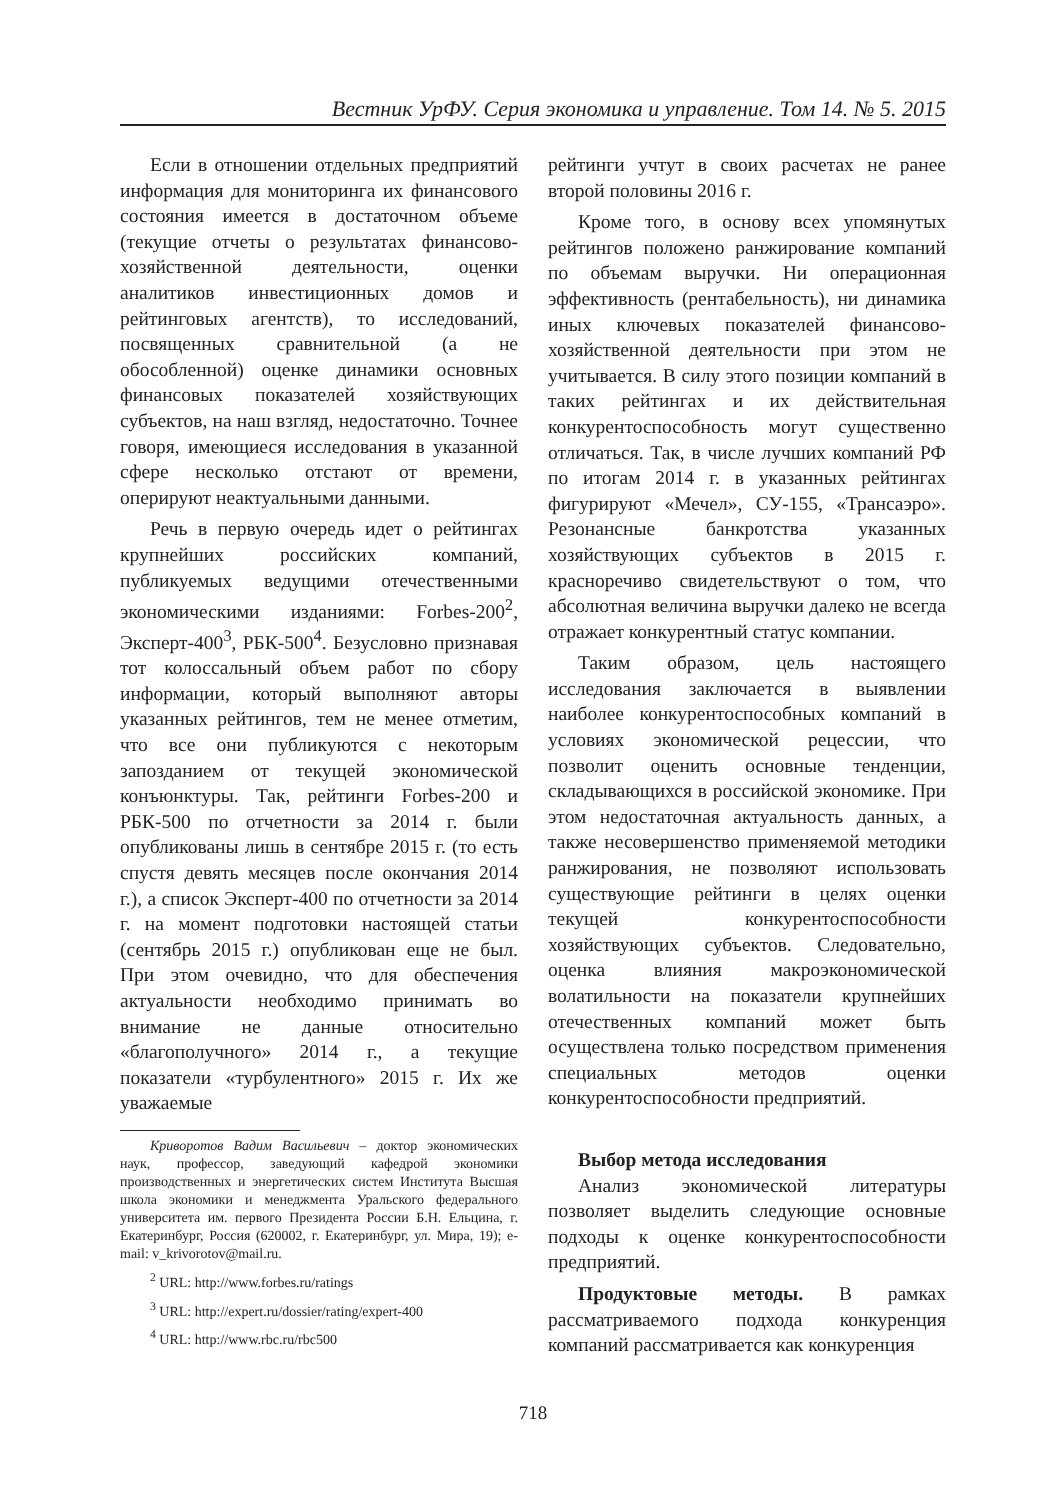Вестник УрФУ. Серия экономика и управление. Том 14. № 5. 2015
Если в отношении отдельных предприятий информация для мониторинга их финансового состояния имеется в достаточном объеме (текущие отчеты о результатах финансово-хозяйственной деятельности, оценки аналитиков инвестиционных домов и рейтинговых агентств), то исследований, посвященных сравнительной (а не обособленной) оценке динамики основных финансовых показателей хозяйствующих субъектов, на наш взгляд, недостаточно. Точнее говоря, имеющиеся исследования в указанной сфере несколько отстают от времени, оперируют неактуальными данными.
Речь в первую очередь идет о рейтингах крупнейших российских компаний, публикуемых ведущими отечественными экономическими изданиями: Forbes-200<sup>2</sup>, Эксперт-400<sup>3</sup>, РБК-500<sup>4</sup>. Безусловно признавая тот колоссальный объем работ по сбору информации, который выполняют авторы указанных рейтингов, тем не менее отметим, что все они публикуются с некоторым запозданием от текущей экономической конъюнктуры. Так, рейтинги Forbes-200 и РБК-500 по отчетности за 2014 г. были опубликованы лишь в сентябре 2015 г. (то есть спустя девять месяцев после окончания 2014 г.), а список Эксперт-400 по отчетности за 2014 г. на момент подготовки настоящей статьи (сентябрь 2015 г.) опубликован еще не был. При этом очевидно, что для обеспечения актуальности необходимо принимать во внимание не данные относительно «благополучного» 2014 г., а текущие показатели «турбулентного» 2015 г. Их же уважаемые
Криворотов Вадим Васильевич – доктор экономических наук, профессор, заведующий кафедрой экономики производственных и энергетических систем Института Высшая школа экономики и менеджмента Уральского федерального университета им. первого Президента России Б.Н. Ельцина, г. Екатеринбург, Россия (620002, г. Екатеринбург, ул. Мира, 19); e-mail: v_krivorotov@mail.ru.
<sup>2</sup> URL: http://www.forbes.ru/ratings
<sup>3</sup> URL: http://expert.ru/dossier/rating/expert-400
<sup>4</sup> URL: http://www.rbc.ru/rbc500
рейтинги учтут в своих расчетах не ранее второй половины 2016 г.
Кроме того, в основу всех упомянутых рейтингов положено ранжирование компаний по объемам выручки. Ни операционная эффективность (рентабельность), ни динамика иных ключевых показателей финансово-хозяйственной деятельности при этом не учитывается. В силу этого позиции компаний в таких рейтингах и их действительная конкурентоспособность могут существенно отличаться. Так, в числе лучших компаний РФ по итогам 2014 г. в указанных рейтингах фигурируют «Мечел», СУ-155, «Трансаэро». Резонансные банкротства указанных хозяйствующих субъектов в 2015 г. красноречиво свидетельствуют о том, что абсолютная величина выручки далеко не всегда отражает конкурентный статус компании.
Таким образом, цель настоящего исследования заключается в выявлении наиболее конкурентоспособных компаний в условиях экономической рецессии, что позволит оценить основные тенденции, складывающихся в российской экономике. При этом недостаточная актуальность данных, а также несовершенство применяемой методики ранжирования, не позволяют использовать существующие рейтинги в целях оценки текущей конкурентоспособности хозяйствующих субъектов. Следовательно, оценка влияния макроэкономической волатильности на показатели крупнейших отечественных компаний может быть осуществлена только посредством применения специальных методов оценки конкурентоспособности предприятий.
Выбор метода исследования
Анализ экономической литературы позволяет выделить следующие основные подходы к оценке конкурентоспособности предприятий.
Продуктовые методы. В рамках рассматриваемого подхода конкуренция компаний рассматривается как конкуренция
718